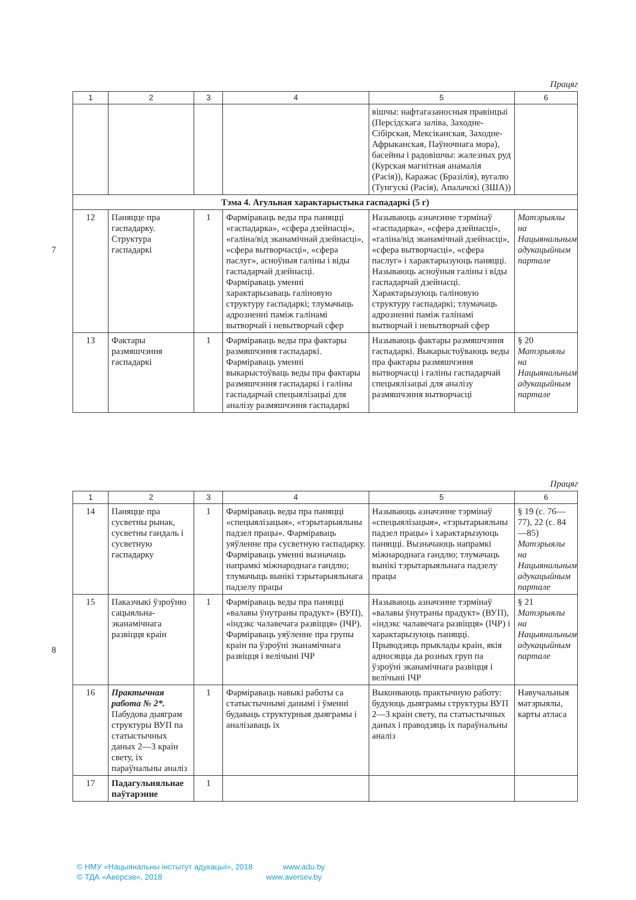7
Працяг
| 1 | 2 | 3 | 4 | 5 | 6 |
| --- | --- | --- | --- | --- | --- |
| | | | | вішчы: нафтагазаносныя правінцыі (Персідскага заліва, Заходне-Сібірская, Мексіканская, Заходне-Афрыканская, Паўночнага мора), басейны і радовішчы: жалезных руд (Курская магнітная анамалія (Расія)), Каражас (Бразілія), вугалю (Тунгускі (Расія), Апалачскі (ЗША)) | |
| Тэма 4. Агульная характарыстыка гаспадаркі (5 г) | | | | | |
| 12 | Паняцце пра гаспадарку. Структура гаспадаркі | 1 | Фарміраваць веды пра паняцці «гаспадарка», «сфера дзейнасці», «галіна/від эканамічнай дзейнасці», «сфера вытворчасці», «сфера паслуг», асноўныя галіны і віды гаспадарчай дзейнасці. Фарміраваць уменні характарызаваць галіновую структуру гаспадаркі; тлумачыць адрозненні паміж галінамі вытворчай і невытворчай сфер | Называюць азначэнне тэрмінаў «гаспадарка», «сфера дзейнасці», «галіна/від эканамічнай дзейнасці», «сфера вытворчасці», «сфера паслуг» і характарызуюць паняцці. Называюць асноўныя галіны і віды гаспадарчай дзейнасці. Характарызуюць галіновую структуру гаспадаркі; тлумачаць адрозненні паміж галінамі вытворчай і невытворчай сфер | Матэрыялы на Нацыянальным адукацыйным партале |
| 13 | Фактары размяшчэння гаспадаркі | 1 | Фарміраваць веды пра фактары размяшчэння гаспадаркі. Фарміраваць уменні выкарыстоўваць веды пра фактары размяшчэння гаспадаркі і галіны гаспадарчай спецыялізацыі для аналізу размяшчэння гаспадаркі | Называюць фактары размяшчэння гаспадаркі. Выкарыстоўваюць веды пра фактары размяшчэння вытворчасці і галіны гаспадарчай спецыялізацыі для аналізу размяшчэння вытворчасці | § 20 Матэрыялы на Нацыянальным адукацыйным партале |
8
Працяг
| 1 | 2 | 3 | 4 | 5 | 6 |
| --- | --- | --- | --- | --- | --- |
| 14 | Паняцце пра сусветны рынак, сусветны гандаль і сусветную гаспадарку | 1 | Фарміраваць веды пра паняцці «спецыялізацыя», «тэрытарыяльны падзел працы». Фарміраваць уяўленне пра сусветную гаспадарку. Фарміраваць уменні вызначаць напрамкі міжнароднага гандлю; тлумачыць вынікі тэрытарыяльнага падзелу працы | Называюць азначэнне тэрмінаў «спецыялізацыя», «тэрытарыяльны падзел працы» і характарызуюць паняцці. Вызначаюць напрамкі міжнароднага гандлю; тлумачаць вынікі тэрытарыяльнага падзелу працы | § 19 (с. 76—77), 22 (с. 84—85) Матэрыялы на Нацыянальным адукацыйным партале |
| 15 | Паказчыкі ўзроўню сацыяльна-эканамічнага развіцця краін | 1 | Фарміраваць веды пра паняцці «валавы ўнутраны прадукт» (ВУП), «індэкс чалавечага развіцця» (ІЧР). Фарміраваць уяўленне пра групы краін па ўзроўні эканамічнага развіцця і велічыні ІЧР | Называюць азначэнне тэрмінаў «валавы ўнутраны прадукт» (ВУП), «індэкс чалавечага развіцця» (ІЧР) і характарызуюць паняцці. Прыводзяць прыклады краін, якія адносяцца да розных груп па ўзроўні эканамічнага развіцця і велічыні ІЧР | § 21 Матэрыялы на Нацыянальным адукацыйным партале |
| 16 | Практычная работа № 2*. Пабудова дыяграм структуры ВУП па статыстычных даных 2—3 краін свету, іх параўнальны аналіз | 1 | Фарміраваць навыкі работы са статыстычнымі данымі і ўменні будаваць структурныя дыяграмы і аналізаваць іх | Выконваюць практычную работу: будуюць дыяграмы структуры ВУП 2—3 краін свету, па статыстычных даных і праводзяць іх параўнальны аналіз | Навучальныя матэрыялы, карты атласа |
| 17 | Падагульняльнае паўтарэнне | 1 | | | |
© НМУ «Нацыянальны інстытут адукацыі», 2018 www.adu.by
© ТДА «Аверсэв», 2018 www.aversev.by